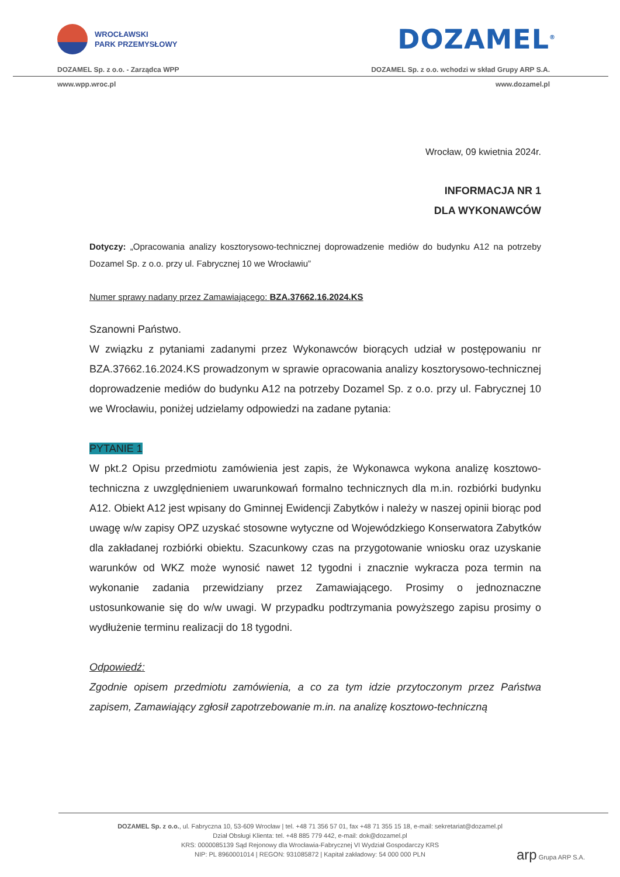WROCŁAWSKI
PARK PRZEMYSŁOWY
DOZAMEL<sup>®</sup>
DOZAMEL Sp. z o.o. - Zarządca WPP DOZAMEL Sp. z o.o. wchodzi w skład Grupy ARP S.A.
www.wpp.wroc.pl www.dozamel.pl
Wrocław, 09 kwietnia 2024r.
INFORMACJA NR 1
DLA WYKONAWCÓW
Dotyczy: „Opracowania analizy kosztorysowo-technicznej doprowadzenie mediów do budynku A12 na potrzeby Dozamel Sp. z o.o. przy ul. Fabrycznej 10 we Wrocławiu”
Numer sprawy nadany przez Zamawiającego: BZA.37662.16.2024.KS
Szanowni Państwo.
W związku z pytaniami zadanymi przez Wykonawców biorących udział w postępowaniu nr BZA.37662.16.2024.KS prowadzonym w sprawie opracowania analizy kosztorysowo-technicznej doprowadzenie mediów do budynku A12 na potrzeby Dozamel Sp. z o.o. przy ul. Fabrycznej 10 we Wrocławiu, poniżej udzielamy odpowiedzi na zadane pytania:
PYTANIE 1
W pkt.2 Opisu przedmiotu zamówienia jest zapis, że Wykonawca wykona analizę kosztowo-techniczna z uwzględnieniem uwarunkowań formalno technicznych dla m.in. rozbiórki budynku A12. Obiekt A12 jest wpisany do Gminnej Ewidencji Zabytków i należy w naszej opinii biorąc pod uwagę w/w zapisy OPZ uzyskać stosowne wytyczne od Wojewódzkiego Konserwatora Zabytków dla zakładanej rozbiórki obiektu. Szacunkowy czas na przygotowanie wniosku oraz uzyskanie warunków od WKZ może wynosić nawet 12 tygodni i znacznie wykracza poza termin na wykonanie zadania przewidziany przez Zamawiającego. Prosimy o jednoznaczne ustosunkowanie się do w/w uwagi. W przypadku podtrzymania powyższego zapisu prosimy o wydłużenie terminu realizacji do 18 tygodni.
Odpowiedź:
Zgodnie opisem przedmiotu zamówienia, a co za tym idzie przytoczonym przez Państwa zapisem, Zamawiający zgłosił zapotrzebowanie m.in. na analizę kosztowo-techniczną
DOZAMEL Sp. z o.o., ul. Fabryczna 10, 53-609 Wrocław | tel. +48 71 356 57 01, fax +48 71 355 15 18, e-mail: sekretariat@dozamel.pl
Dział Obsługi Klienta: tel. +48 885 779 442, e-mail: dok@dozamel.pl
KRS: 0000085139 Sąd Rejonowy dla Wrocławia-Fabrycznej VI Wydział Gospodarczy KRS
NIP: PL 8960001014 | REGON: 931085872 | Kapitał zakładowy: 54 000 000 PLN
arp Grupa ARP S.A.